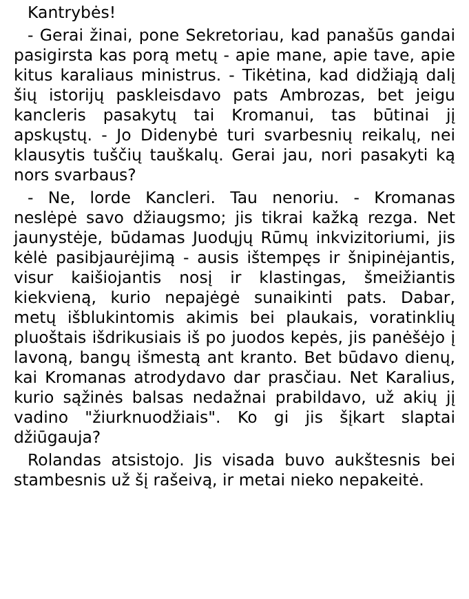Kantrybės!
- Gerai žinai, pone Sekretoriau, kad panašūs gandai pasigirsta kas porą metų - apie mane, apie tave, apie kitus karaliaus ministrus. - Tikėtina, kad didžiąją dalį šių istorijų paskleisdavo pats Ambrozas, bet jeigu kancleris pasakytų tai Kromanui, tas būtinai jį apskųstų. - Jo Didenybė turi svarbesnių reikalų, nei klausytis tuščių tauškalų. Gerai jau, nori pasakyti ką nors svarbaus?
- Ne, lorde Kancleri. Tau nenoriu. - Kromanas neslėpė savo džiaugsmo; jis tikrai kažką rezga. Net jaunystėje, būdamas Juodųjų Rūmų inkvizitoriumi, jis kėlė pasibjaurėjimą - ausis ištempęs ir šnipinėjantis, visur kaišiojantis nosį ir klastingas, šmeižiantis kiekvieną, kurio nepajėgė sunaikinti pats. Dabar, metų išblukintomis akimis bei plaukais, voratinklių pluoštais išdrikusiais iš po juodos kepės, jis panėšėjo į lavoną, bangų išmestą ant kranto. Bet būdavo dienų, kai Kromanas atrodydavo dar prasčiau. Net Karalius, kurio sąžinės balsas nedažnai prabildavo, už akių jį vadino "žiurknuodžiais". Ko gi jis šįkart slaptai džiūgauja?
Rolandas atsistojo. Jis visada buvo aukštesnis bei stambesnis už šį rašeivą, ir metai nieko nepakeitė.